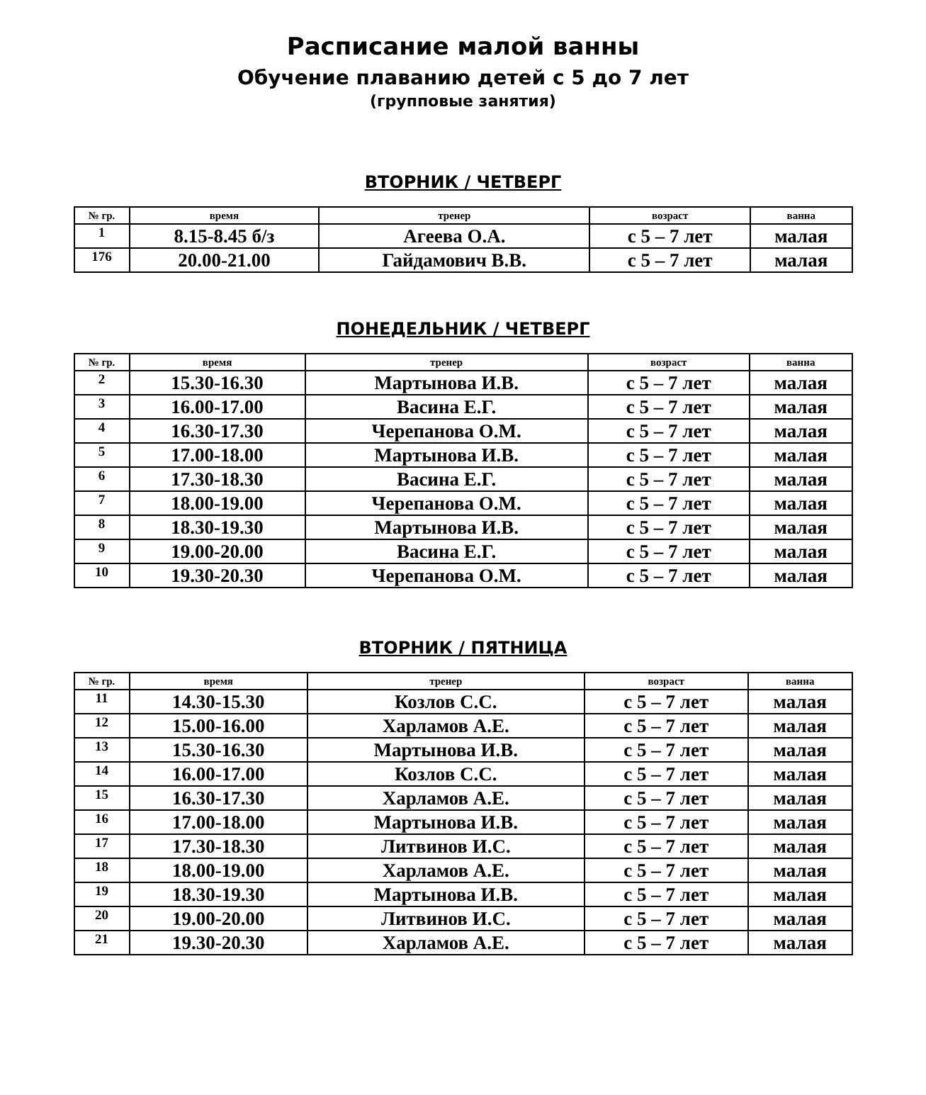Расписание малой ванны
Обучение плаванию детей с 5 до 7 лет
(групповые занятия)
ВТОРНИК / ЧЕТВЕРГ
| № гр. | время | тренер | возраст | ванна |
| --- | --- | --- | --- | --- |
| 1 | 8.15-8.45 б/з | Агеева О.А. | с 5 – 7 лет | малая |
| 176 | 20.00-21.00 | Гайдамович В.В. | с 5 – 7 лет | малая |
ПОНЕДЕЛЬНИК / ЧЕТВЕРГ
| № гр. | время | тренер | возраст | ванна |
| --- | --- | --- | --- | --- |
| 2 | 15.30-16.30 | Мартынова И.В. | с 5 – 7 лет | малая |
| 3 | 16.00-17.00 | Васина Е.Г. | с 5 – 7 лет | малая |
| 4 | 16.30-17.30 | Черепанова О.М. | с 5 – 7 лет | малая |
| 5 | 17.00-18.00 | Мартынова И.В. | с 5 – 7 лет | малая |
| 6 | 17.30-18.30 | Васина Е.Г. | с 5 – 7 лет | малая |
| 7 | 18.00-19.00 | Черепанова О.М. | с 5 – 7 лет | малая |
| 8 | 18.30-19.30 | Мартынова И.В. | с 5 – 7 лет | малая |
| 9 | 19.00-20.00 | Васина Е.Г. | с 5 – 7 лет | малая |
| 10 | 19.30-20.30 | Черепанова О.М. | с 5 – 7 лет | малая |
ВТОРНИК / ПЯТНИЦА
| № гр. | время | тренер | возраст | ванна |
| --- | --- | --- | --- | --- |
| 11 | 14.30-15.30 | Козлов С.С. | с 5 – 7 лет | малая |
| 12 | 15.00-16.00 | Харламов А.Е. | с 5 – 7 лет | малая |
| 13 | 15.30-16.30 | Мартынова И.В. | с 5 – 7 лет | малая |
| 14 | 16.00-17.00 | Козлов С.С. | с 5 – 7 лет | малая |
| 15 | 16.30-17.30 | Харламов А.Е. | с 5 – 7 лет | малая |
| 16 | 17.00-18.00 | Мартынова И.В. | с 5 – 7 лет | малая |
| 17 | 17.30-18.30 | Литвинов И.С. | с 5 – 7 лет | малая |
| 18 | 18.00-19.00 | Харламов А.Е. | с 5 – 7 лет | малая |
| 19 | 18.30-19.30 | Мартынова И.В. | с 5 – 7 лет | малая |
| 20 | 19.00-20.00 | Литвинов И.С. | с 5 – 7 лет | малая |
| 21 | 19.30-20.30 | Харламов А.Е. | с 5 – 7 лет | малая |